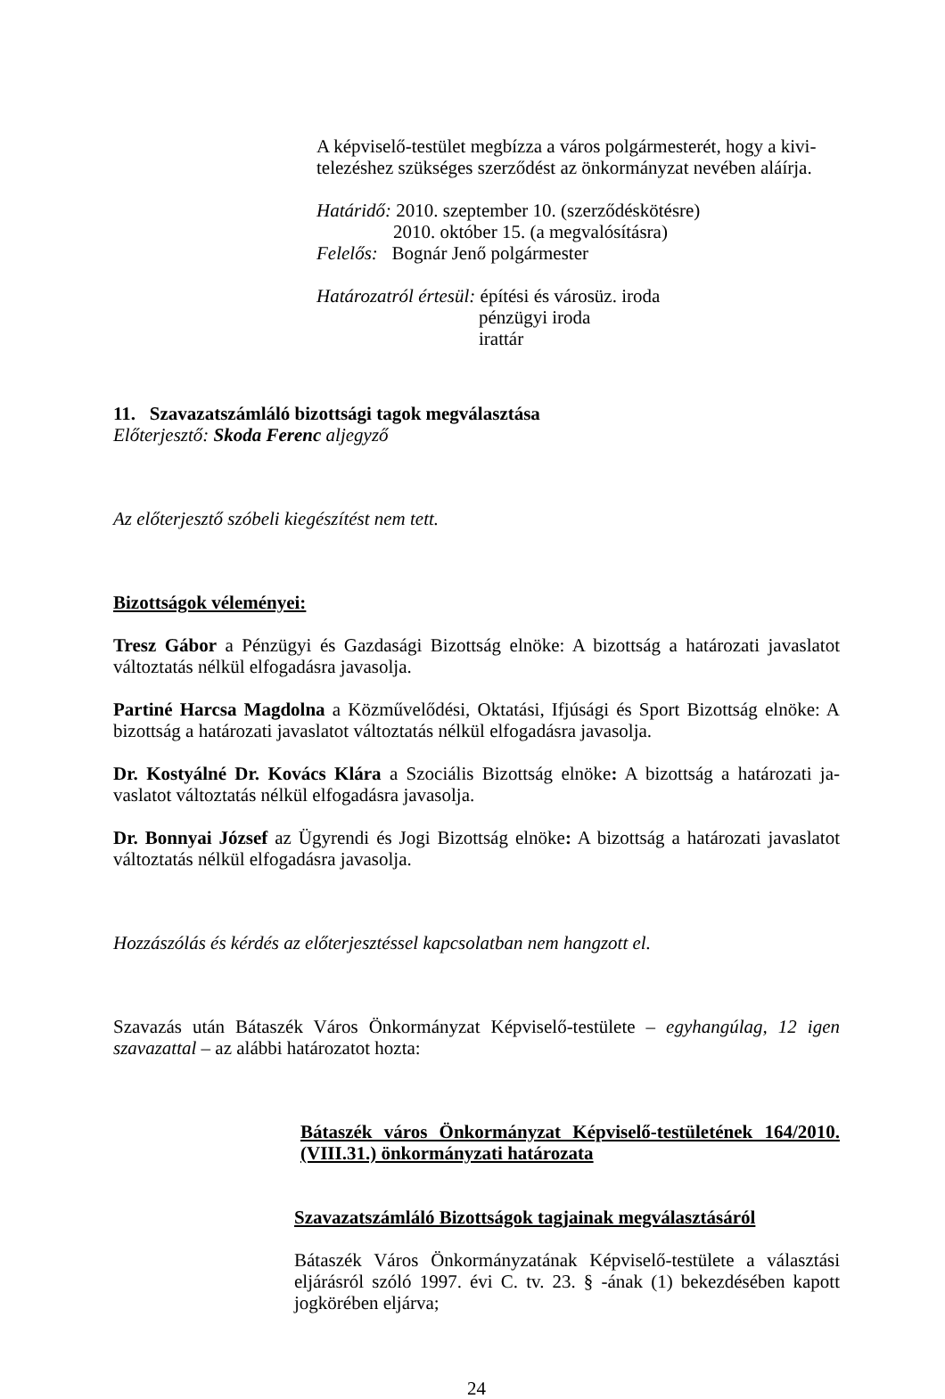A képviselő-testület megbízza a város polgármesterét, hogy a kivi-
telezéshez szükséges szerződést az önkormányzat nevében aláírja.
Határidő: 2010. szeptember 10. (szerződéskötésre)
2010. október 15. (a megvalósításra)
Felelős: Bognár Jenő polgármester
Határozatról értesül: építési és városüz. iroda
pénzügyi iroda
irattár
11. Szavazatszámláló bizottsági tagok megválasztása
Előterjesztő: Skoda Ferenc aljegyző
Az előterjesztő szóbeli kiegészítést nem tett.
Bizottságok véleményei:
Tresz Gábor a Pénzügyi és Gazdasági Bizottság elnöke: A bizottság a határozati javaslatot változtatás nélkül elfogadásra javasolja.
Partiné Harcsa Magdolna a Közművelődési, Oktatási, Ifjúsági és Sport Bizottság elnöke: A bizottság a határozati javaslatot változtatás nélkül elfogadásra javasolja.
Dr. Kostyálné Dr. Kovács Klára a Szociális Bizottság elnöke: A bizottság a határozati ja-vaslatot változtatás nélkül elfogadásra javasolja.
Dr. Bonnyai József az Ügyrendi és Jogi Bizottság elnöke: A bizottság a határozati javaslatot változtatás nélkül elfogadásra javasolja.
Hozzászólás és kérdés az előterjesztéssel kapcsolatban nem hangzott el.
Szavazás után Bátaszék Város Önkormányzat Képviselő-testülete – egyhangúlag, 12 igen szavazattal – az alábbi határozatot hozta:
Bátaszék város Önkormányzat Képviselő-testületének 164/2010.(VIII.31.) önkormányzati határozata
Szavazatszámláló Bizottságok tagjainak megválasztásáról
Bátaszék Város Önkormányzatának Képviselő-testülete a választási eljárásról szóló 1997. évi C. tv. 23. § -ának (1) bekezdésében kapott jogkörében eljárva;
24